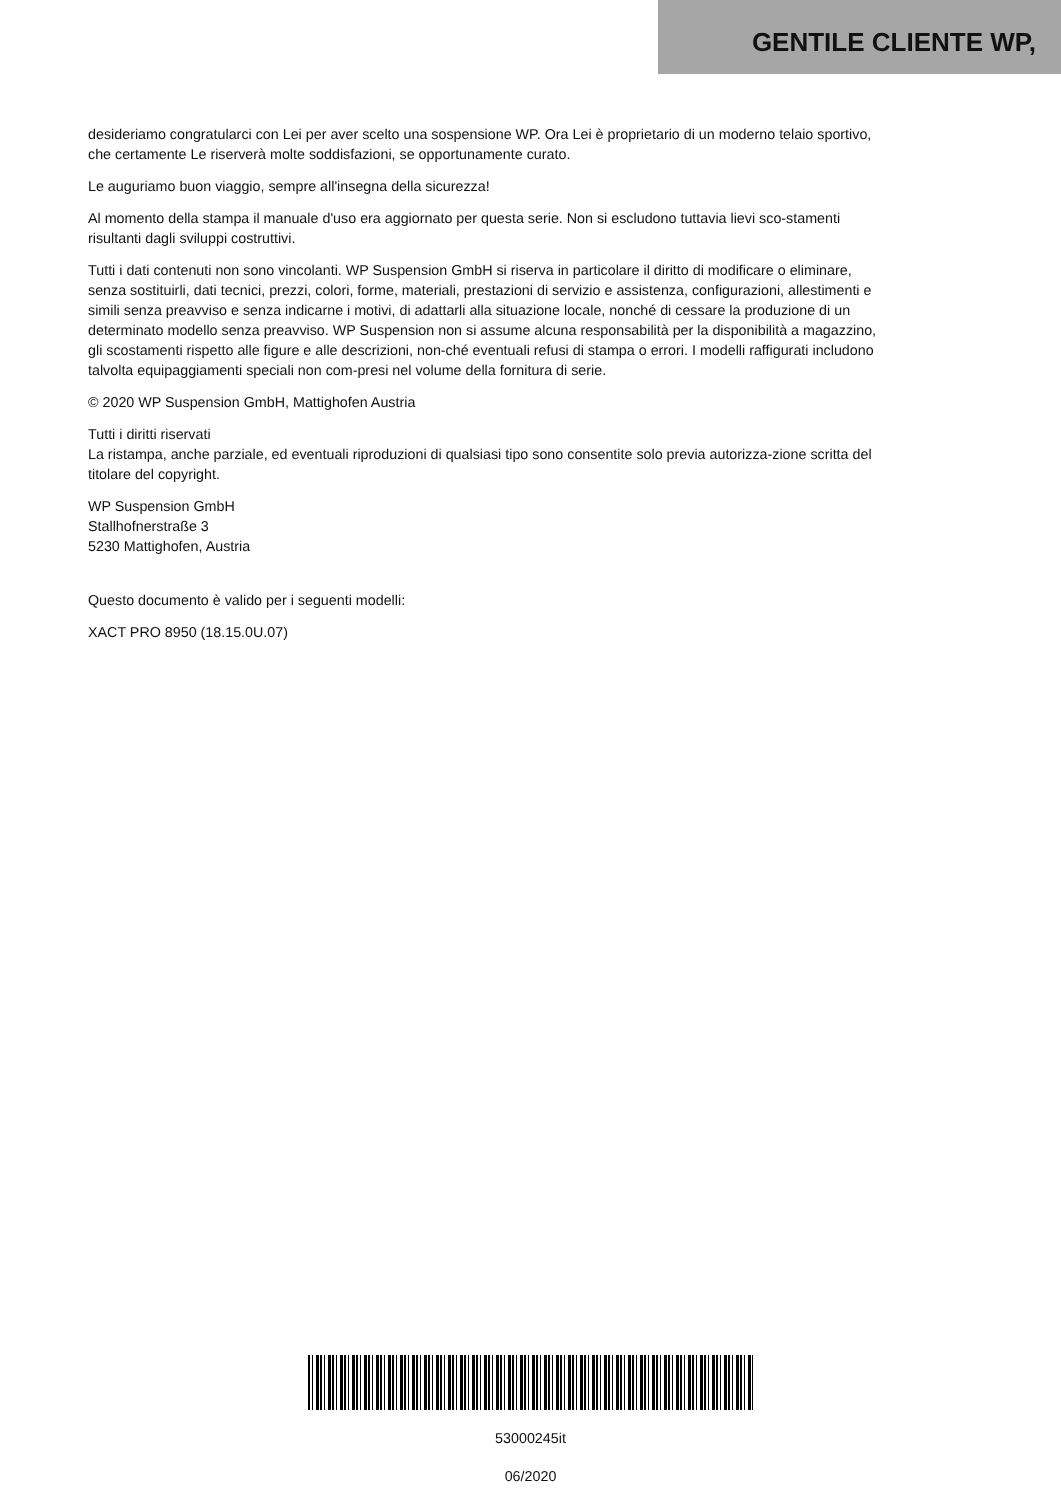GENTILE CLIENTE WP,
desideriamo congratularci con Lei per aver scelto una sospensione WP. Ora Lei è proprietario di un moderno telaio sportivo, che certamente Le riserverà molte soddisfazioni, se opportunamente curato.
Le auguriamo buon viaggio, sempre all'insegna della sicurezza!
Al momento della stampa il manuale d'uso era aggiornato per questa serie. Non si escludono tuttavia lievi sco-stamenti risultanti dagli sviluppi costruttivi.
Tutti i dati contenuti non sono vincolanti. WP Suspension GmbH si riserva in particolare il diritto di modificare o eliminare, senza sostituirli, dati tecnici, prezzi, colori, forme, materiali, prestazioni di servizio e assistenza, configurazioni, allestimenti e simili senza preavviso e senza indicarne i motivi, di adattarli alla situazione locale, nonché di cessare la produzione di un determinato modello senza preavviso. WP Suspension non si assume alcuna responsabilità per la disponibilità a magazzino, gli scostamenti rispetto alle figure e alle descrizioni, non-ché eventuali refusi di stampa o errori. I modelli raffigurati includono talvolta equipaggiamenti speciali non com-presi nel volume della fornitura di serie.
© 2020 WP Suspension GmbH, Mattighofen Austria
Tutti i diritti riservati
La ristampa, anche parziale, ed eventuali riproduzioni di qualsiasi tipo sono consentite solo previa autorizza-zione scritta del titolare del copyright.
WP Suspension GmbH
Stallhofnerstraße 3
5230 Mattighofen, Austria
Questo documento è valido per i seguenti modelli:
XACT PRO 8950 (18.15.0U.07)
53000245it
06/2020